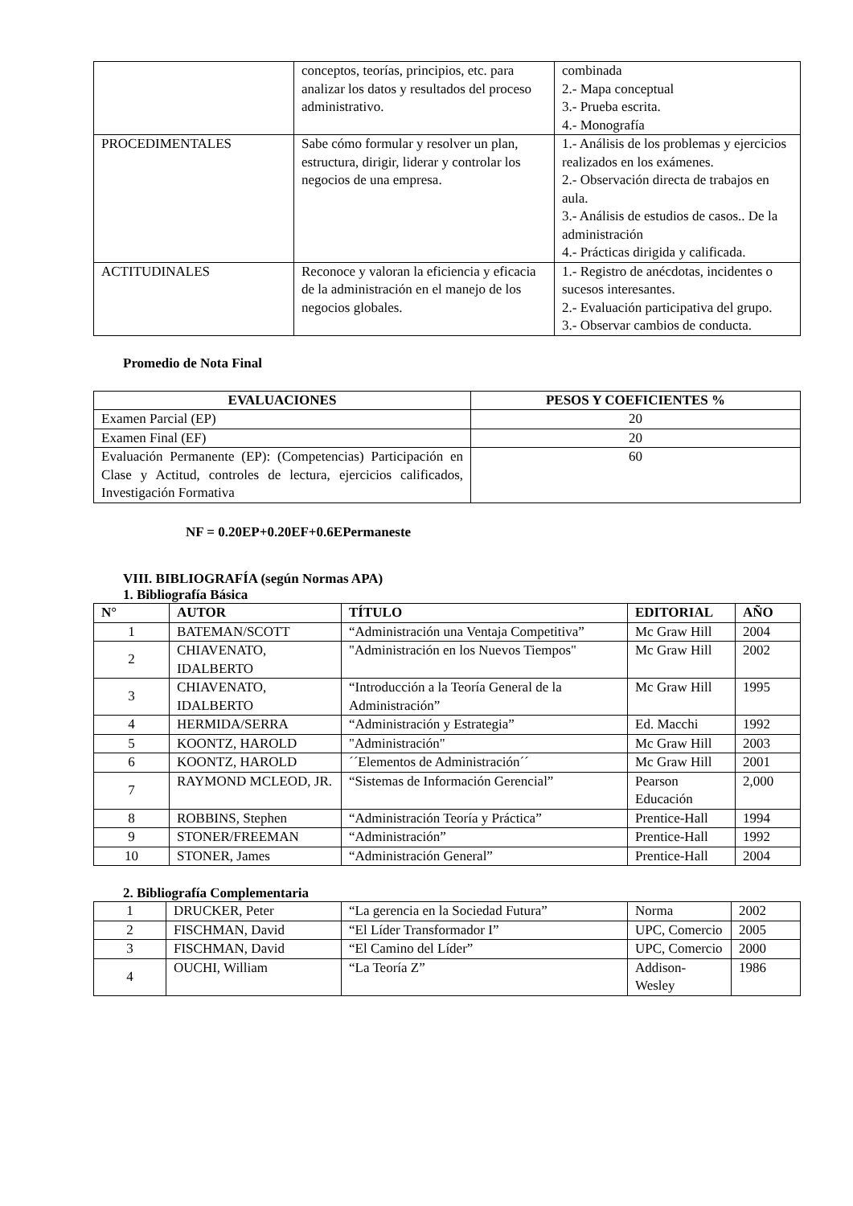| | conceptos, teorías, principios, etc. para analizar los datos y resultados del proceso administrativo. | combinada 2.- Mapa conceptual 3.- Prueba escrita. 4.- Monografía |
| PROCEDIMENTALES | Sabe cómo formular y resolver un plan, estructura, dirigir, liderar y controlar los negocios de una empresa. | 1.- Análisis de los problemas y ejercicios realizados en los exámenes. 2.- Observación directa de trabajos en aula. 3.- Análisis de estudios de casos.. De la administración 4.- Prácticas dirigida y calificada. |
| ACTITUDINALES | Reconoce y valoran la eficiencia y eficacia de la administración en el manejo de los negocios globales. | 1.- Registro de anécdotas, incidentes o sucesos interesantes. 2.- Evaluación participativa del grupo. 3.- Observar cambios de conducta. |
Promedio de Nota Final
| EVALUACIONES | PESOS Y COEFICIENTES % |
| --- | --- |
| Examen Parcial (EP) | 20 |
| Examen Final (EF) | 20 |
| Evaluación Permanente (EP): (Competencias) Participación en Clase y Actitud, controles de lectura, ejercicios calificados, Investigación Formativa | 60 |
NF = 0.20EP+0.20EF+0.6EPermaneste
VIII. BIBLIOGRAFÍA (según Normas APA)
1. Bibliografía Básica
| N° | AUTOR | TÍTULO | EDITORIAL | AÑO |
| --- | --- | --- | --- | --- |
| 1 | BATEMAN/SCOTT | “Administración una Ventaja Competitiva” | Mc Graw Hill | 2004 |
| 2 | CHIAVENATO, IDALBERTO | "Administración en los Nuevos Tiempos" | Mc Graw Hill | 2002 |
| 3 | CHIAVENATO, IDALBERTO | “Introducción a la Teoría General de la Administración” | Mc Graw Hill | 1995 |
| 4 | HERMIDA/SERRA | “Administración y Estrategia” | Ed. Macchi | 1992 |
| 5 | KOONTZ, HAROLD | "Administración" | Mc Graw Hill | 2003 |
| 6 | KOONTZ, HAROLD | ´´Elementos de Administración´´ | Mc Graw Hill | 2001 |
| 7 | RAYMOND MCLEOD, JR. | “Sistemas de Información Gerencial” | Pearson Educación | 2,000 |
| 8 | ROBBINS, Stephen | “Administración Teoría y Práctica” | Prentice-Hall | 1994 |
| 9 | STONER/FREEMAN | “Administración” | Prentice-Hall | 1992 |
| 10 | STONER, James | “Administración General” | Prentice-Hall | 2004 |
2. Bibliografía Complementaria
| 1 | DRUCKER, Peter | “La gerencia en la Sociedad Futura” | Norma | 2002 |
| 2 | FISCHMAN, David | “El Líder Transformador I” | UPC, Comercio | 2005 |
| 3 | FISCHMAN, David | “El Camino del Líder” | UPC, Comercio | 2000 |
| 4 | OUCHI, William | “La Teoría Z” | Addison-Wesley | 1986 |